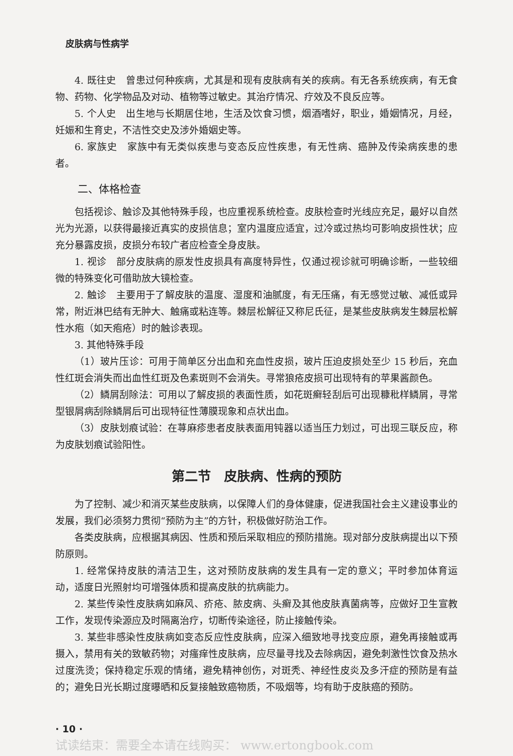皮肤病与性病学
4. 既往史　曾患过何种疾病，尤其是和现有皮肤病有关的疾病。有无各系统疾病，有无食物、药物、化学物品及对动、植物等过敏史。其治疗情况、疗效及不良反应等。
5. 个人史　出生地与长期居住地，生活及饮食习惯，烟酒嗜好，职业，婚姻情况，月经，妊娠和生育史，不洁性交史及涉外婚姻史等。
6. 家族史　家族中有无类似疾患与变态反应性疾患，有无性病、癌肿及传染病疾患的患者。
二、体格检查
包括视诊、触诊及其他特殊手段，也应重视系统检查。皮肤检查时光线应充足，最好以自然光为光源，以获得最接近真实的皮损信息；室内温度应适宜，过冷或过热均可影响皮损性状；应充分暴露皮损，皮损分布较广者应检查全身皮肤。
1. 视诊　部分皮肤病的原发性皮损具有高度特异性，仅通过视诊就可明确诊断，一些较细微的特殊变化可借助放大镜检查。
2. 触诊　主要用于了解皮肤的温度、湿度和油腻度，有无压痛，有无感觉过敏、减低或异常，附近淋巴结有无肿大、触痛或粘连等。棘层松解征又称尼氏征，是某些皮肤病发生棘层松解性水疱（如天疱疮）时的触诊表现。
3. 其他特殊手段
（1）玻片压诊：可用于简单区分出血和充血性皮损，玻片压迫皮损处至少 15 秒后，充血性红斑会消失而出血性红斑及色素斑则不会消失。寻常狼疮皮损可出现特有的苹果酱颜色。
（2）鳞屑刮除法：可用以了解皮损的表面性质，如花斑癣轻刮后可出现糠秕样鳞屑，寻常型银屑病刮除鳞屑后可出现特征性薄膜现象和点状出血。
（3）皮肤划痕试验：在荨麻疹患者皮肤表面用钝器以适当压力划过，可出现三联反应，称为皮肤划痕试验阳性。
第二节　皮肤病、性病的预防
为了控制、减少和消灭某些皮肤病，以保障人们的身体健康，促进我国社会主义建设事业的发展，我们必须努力贯彻“预防为主”的方针，积极做好防治工作。
各类皮肤病，应根据其病因、性质和预后采取相应的预防措施。现对部分皮肤病提出以下预防原则。
1. 经常保持皮肤的清洁卫生，这对预防皮肤病的发生具有一定的意义；平时参加体育运动，适度日光照射均可增强体质和提高皮肤的抗病能力。
2. 某些传染性皮肤病如麻风、疥疮、脓皮病、头癣及其他皮肤真菌病等，应做好卫生宣教工作，发现传染源应及时隔离治疗，切断传染途径，防止接触传染。
3. 某些非感染性皮肤病如变态反应性皮肤病，应深入细致地寻找变应原，避免再接触或再摄入，禁用有关的致敏药物；对瘙痒性皮肤病，应尽量寻找及去除病因，避免刺激性饮食及热水过度洗烫；保持稳定乐观的情绪，避免精神创伤，对斑秃、神经性皮炎及多汗症的预防是有益的；避免日光长期过度曝晒和反复接触致癌物质，不吸烟等，均有助于皮肤癌的预防。
· 10 ·
试读结束：需要全本请在线购买： www.ertongbook.com